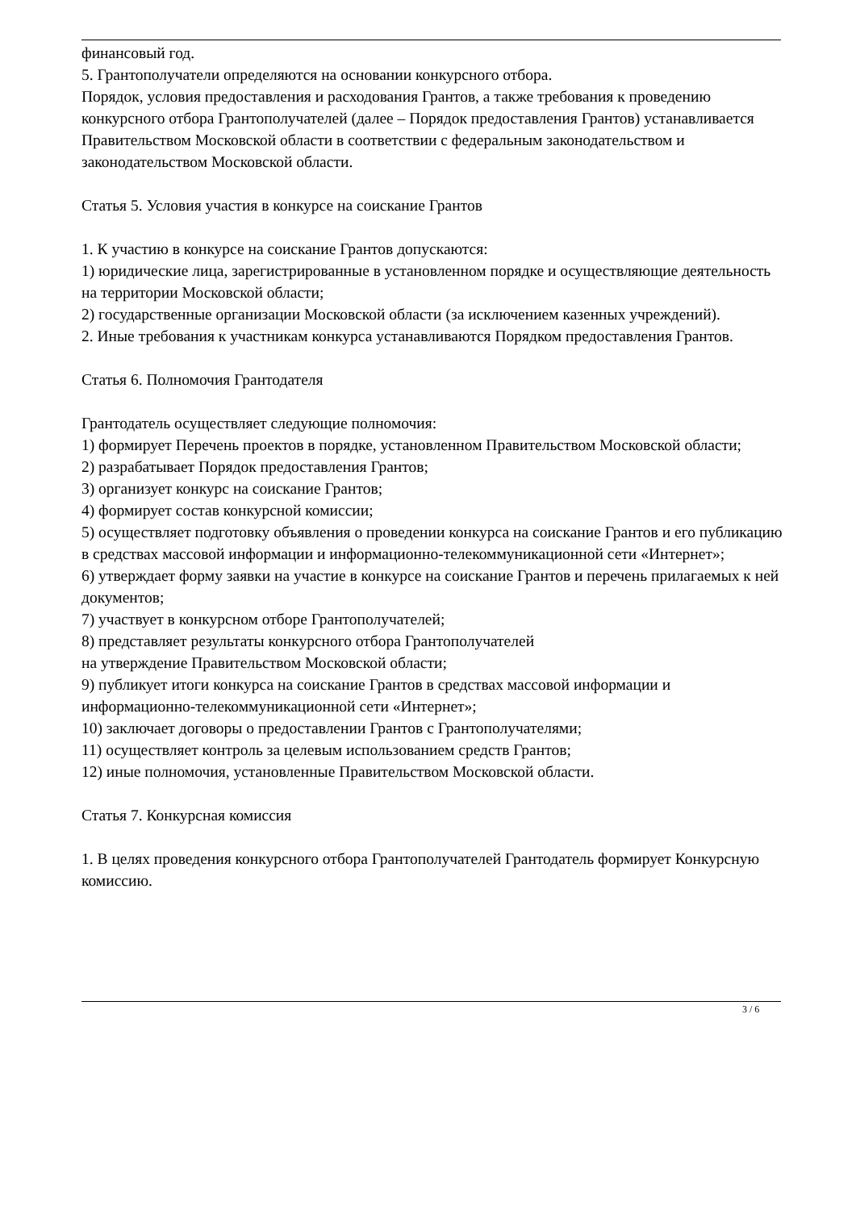финансовый год.
5. Грантополучатели определяются на основании конкурсного отбора.
Порядок, условия предоставления и расходования Грантов, а также требования к проведению конкурсного отбора Грантополучателей (далее – Порядок предоставления Грантов) устанавливается Правительством Московской области в соответствии с федеральным законодательством и законодательством Московской области.
Статья 5. Условия участия в конкурсе на соискание Грантов
1. К участию в конкурсе на соискание Грантов допускаются:
1) юридические лица, зарегистрированные в установленном порядке и осуществляющие деятельность на территории Московской области;
2) государственные организации Московской области (за исключением казенных учреждений).
2. Иные требования к участникам конкурса устанавливаются Порядком предоставления Грантов.
Статья 6. Полномочия Грантодателя
Грантодатель осуществляет следующие полномочия:
1) формирует Перечень проектов в порядке, установленном Правительством Московской области;
2) разрабатывает Порядок предоставления Грантов;
3) организует конкурс на соискание Грантов;
4) формирует состав конкурсной комиссии;
5) осуществляет подготовку объявления о проведении конкурса на соискание Грантов и его публикацию в средствах массовой информации и информационно-телекоммуникационной сети «Интернет»;
6) утверждает форму заявки на участие в конкурсе на соискание Грантов и перечень прилагаемых к ней документов;
7) участвует в конкурсном отборе Грантополучателей;
8) представляет результаты конкурсного отбора Грантополучателей
на утверждение Правительством Московской области;
9) публикует итоги конкурса на соискание Грантов в средствах массовой информации и информационно-телекоммуникационной сети «Интернет»;
10) заключает договоры о предоставлении Грантов с Грантополучателями;
11) осуществляет контроль за целевым использованием средств Грантов;
12) иные полномочия, установленные Правительством Московской области.
Статья 7. Конкурсная комиссия
1. В целях проведения конкурсного отбора Грантополучателей Грантодатель формирует Конкурсную комиссию.
3 / 6